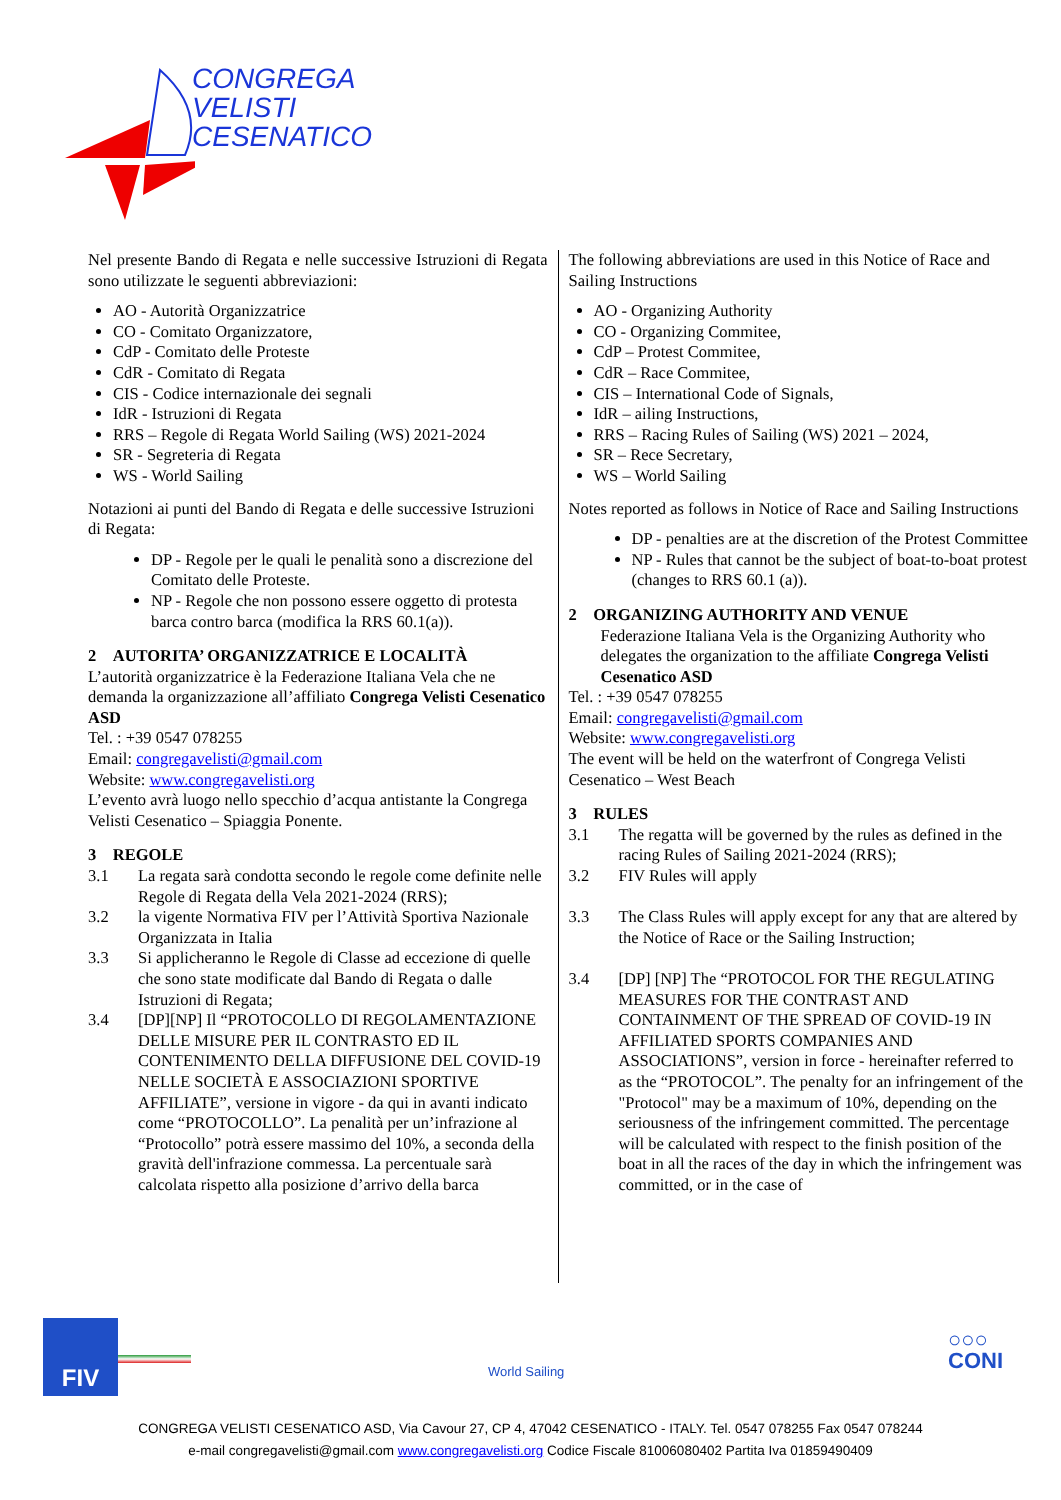CONGREGA
VELISTI
CESENATICO
Nel presente Bando di Regata e nelle successive Istruzioni di Regata sono utilizzate le seguenti abbreviazioni:
AO - Autorità Organizzatrice
CO - Comitato Organizzatore,
CdP - Comitato delle Proteste
CdR - Comitato di Regata
CIS - Codice internazionale dei segnali
IdR - Istruzioni di Regata
RRS – Regole di Regata World Sailing (WS) 2021-2024
SR - Segreteria di Regata
WS - World Sailing
Notazioni ai punti del Bando di Regata e delle successive Istruzioni di Regata:
DP - Regole per le quali le penalità sono a discrezione del Comitato delle Proteste.
NP - Regole che non possono essere oggetto di protesta barca contro barca (modifica la RRS 60.1(a)).
2 AUTORITA’ ORGANIZZATRICE E LOCALITÀ
L’autorità organizzatrice è la Federazione Italiana Vela che ne demanda la organizzazione all’affiliato Congrega Velisti Cesenatico ASD
Tel. : +39 0547 078255
Email: congregavelisti@gmail.com
Website: www.congregavelisti.org
L’evento avrà luogo nello specchio d’acqua antistante la Congrega Velisti Cesenatico – Spiaggia Ponente.
3 REGOLE
3.1 La regata sarà condotta secondo le regole come definite nelle Regole di Regata della Vela 2021-2024 (RRS);
3.2 la vigente Normativa FIV per l’Attività Sportiva Nazionale Organizzata in Italia
3.3 Si applicheranno le Regole di Classe ad eccezione di quelle che sono state modificate dal Bando di Regata o dalle Istruzioni di Regata;
3.4 [DP][NP] Il “PROTOCOLLO DI REGOLAMENTAZIONE DELLE MISURE PER IL CONTRASTO ED IL CONTENIMENTO DELLA DIFFUSIONE DEL COVID-19 NELLE SOCIETÀ E ASSOCIAZIONI SPORTIVE AFFILIATE”, versione in vigore - da qui in avanti indicato come “PROTOCOLLO”. La penalità per un’infrazione al “Protocollo” potrà essere massimo del 10%, a seconda della gravità dell'infrazione commessa. La percentuale sarà calcolata rispetto alla posizione d’arrivo della barca
The following abbreviations are used in this Notice of Race and Sailing Instructions
AO - Organizing Authority
CO - Organizing Commitee,
CdP – Protest Commitee,
CdR – Race Commitee,
CIS – International Code of Signals,
IdR – ailing Instructions,
RRS – Racing Rules of Sailing (WS) 2021 – 2024,
SR – Rece Secretary,
WS – World Sailing
Notes reported as follows in Notice of Race and Sailing Instructions
DP - penalties are at the discretion of the Protest Committee
NP - Rules that cannot be the subject of boat-to-boat protest (changes to RRS 60.1 (a)).
2 ORGANIZING AUTHORITY AND VENUE
Federazione Italiana Vela is the Organizing Authority who delegates the organization to the affiliate Congrega Velisti Cesenatico ASD
Tel. : +39 0547 078255
Email: congregavelisti@gmail.com
Website: www.congregavelisti.org
The event will be held on the waterfront of Congrega Velisti Cesenatico – West Beach
3 RULES
3.1 The regatta will be governed by the rules as defined in the racing Rules of Sailing 2021-2024 (RRS);
3.2 FIV Rules will apply
3.3 The Class Rules will apply except for any that are altered by the Notice of Race or the Sailing Instruction;
3.4 [DP] [NP] The “PROTOCOL FOR THE REGULATING MEASURES FOR THE CONTRAST AND CONTAINMENT OF THE SPREAD OF COVID-19 IN AFFILIATED SPORTS COMPANIES AND ASSOCIATIONS”, version in force - hereinafter referred to as the “PROTOCOL”. The penalty for an infringement of the "Protocol" may be a maximum of 10%, depending on the seriousness of the infringement committed. The percentage will be calculated with respect to the finish position of the boat in all the races of the day in which the infringement was committed, or in the case of
FIV
World Sailing
○○○
CONI
CONGREGA VELISTI CESENATICO ASD, Via Cavour 27, CP 4, 47042 CESENATICO - ITALY. Tel. 0547 078255 Fax 0547 078244
e-mail congregavelisti@gmail.com www.congregavelisti.org Codice Fiscale 81006080402 Partita Iva 01859490409